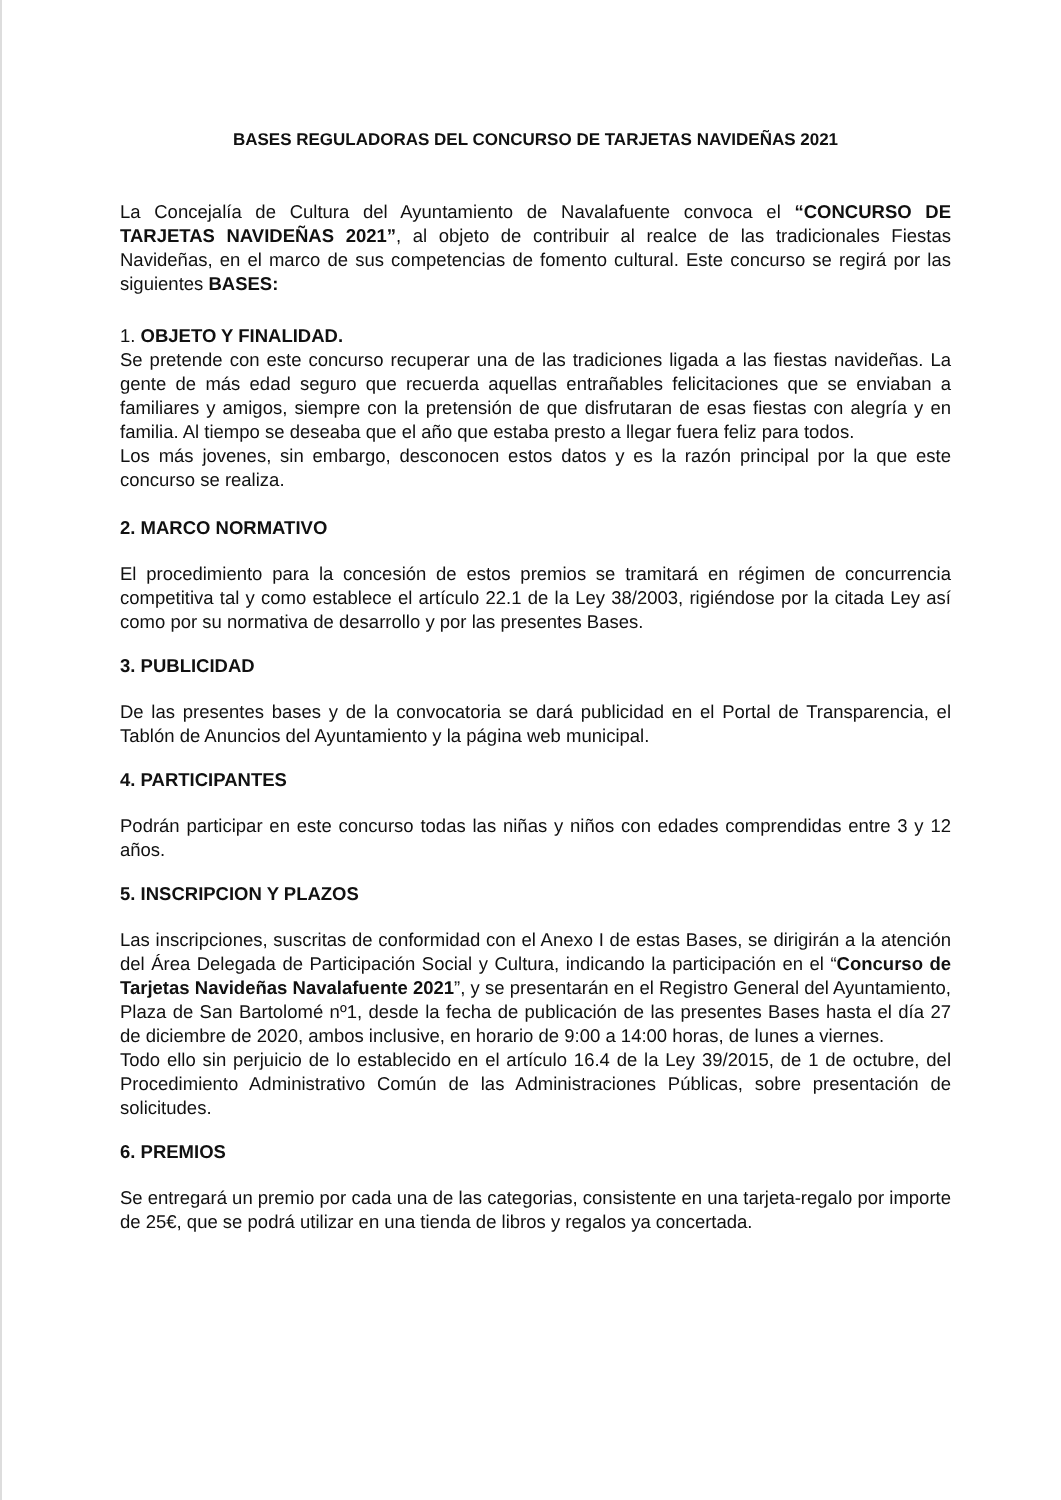BASES REGULADORAS DEL CONCURSO DE TARJETAS NAVIDEÑAS 2021
La Concejalía de Cultura del Ayuntamiento de Navalafuente convoca el “CONCURSO DE TARJETAS NAVIDEÑAS 2021”, al objeto de contribuir al realce de las tradicionales Fiestas Navideñas, en el marco de sus competencias de fomento cultural. Este concurso se regirá por las siguientes BASES:
1. OBJETO Y FINALIDAD.
Se pretende con este concurso recuperar una de las tradiciones ligada a las fiestas navideñas. La gente de más edad seguro que recuerda aquellas entrañables felicitaciones que se enviaban a familiares y amigos, siempre con la pretensión de que disfrutaran de esas fiestas con alegría y en familia. Al tiempo se deseaba que el año que estaba presto a llegar fuera feliz para todos.
Los más jovenes, sin embargo, desconocen estos datos y es la razón principal por la que este concurso se realiza.
2. MARCO NORMATIVO
El procedimiento para la concesión de estos premios se tramitará en régimen de concurrencia competitiva tal y como establece el artículo 22.1 de la Ley 38/2003, rigiéndose por la citada Ley así como por su normativa de desarrollo y por las presentes Bases.
3. PUBLICIDAD
De las presentes bases y de la convocatoria se dará publicidad en el Portal de Transparencia, el Tablón de Anuncios del Ayuntamiento y la página web municipal.
4. PARTICIPANTES
Podrán participar en este concurso todas las niñas y niños con edades comprendidas entre 3 y 12 años.
5. INSCRIPCION Y PLAZOS
Las inscripciones, suscritas de conformidad con el Anexo I de estas Bases, se dirigirán a la atención del Área Delegada de Participación Social y Cultura, indicando la participación en el “Concurso de Tarjetas Navideñas Navalafuente 2021”, y se presentarán en el Registro General del Ayuntamiento, Plaza de San Bartolomé nº1, desde la fecha de publicación de las presentes Bases hasta el día 27 de diciembre de 2020, ambos inclusive, en horario de 9:00 a 14:00 horas, de lunes a viernes.
Todo ello sin perjuicio de lo establecido en el artículo 16.4 de la Ley 39/2015, de 1 de octubre, del Procedimiento Administrativo Común de las Administraciones Públicas, sobre presentación de solicitudes.
6. PREMIOS
Se entregará un premio por cada una de las categorias, consistente en una tarjeta-regalo por importe de 25€, que se podrá utilizar en una tienda de libros y regalos ya concertada.